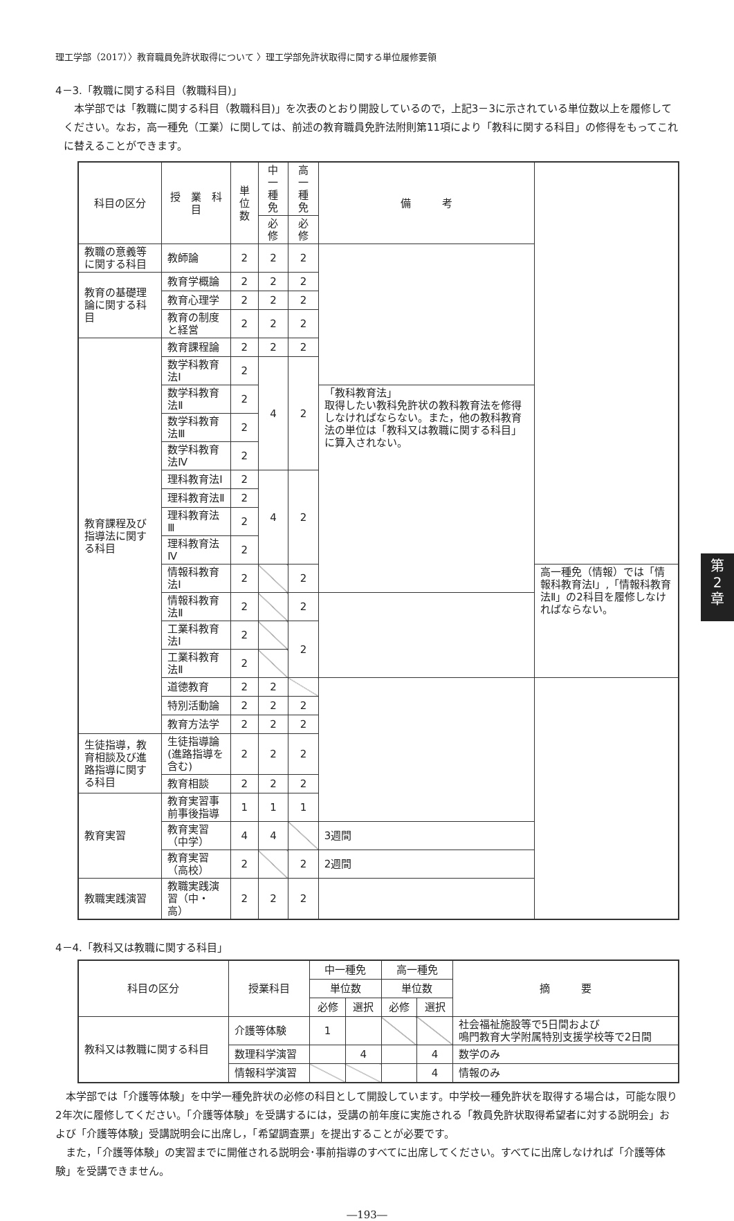第
2
章
理工学部（2017）〉教育職員免許状取得について 〉理工学部免許状取得に関する単位履修要領
4－3.「教職に関する科目（教職科目)」
　本学部では「教職に関する科目（教職科目)」を次表のとおり開設しているので，上記3－3に示されている単位数以上を履修してください。なお，高一種免（工業）に関しては、前述の教育職員免許法附則第11項により「教科に関する科目」の修得をもってこれに替えることができます。
| 科目の区分 | 授 業 科 目 | 単位数 | 中一種免 | 高一種免 | 備 考 | |
| --- | --- | --- | --- | --- | --- | --- |
| | | | 必修 | 必修 | | |
| 教職の意義等に関する科目 | 教師論 | 2 | 2 | 2 | | |
| 教育の基礎理論に関する科目 | 教育学概論 | 2 | 2 | 2 | | |
| | 教育心理学 | 2 | 2 | 2 | | |
| | 教育の制度と経営 | 2 | 2 | 2 | | |
| 教育課程及び指導法に関する科目 | 教育課程論 | 2 | 2 | 2 | | |
| | 数学科教育法Ⅰ | 2 | 4 | 2 | | |
| | 数学科教育法Ⅱ | 2 | | | 「教科教育法」 取得したい教科免許状の教科教育法を修得しなければならない。また，他の教科教育法の単位は「教科又は教職に関する科目」に算入されない。 | |
| | 数学科教育法Ⅲ | 2 | | | | |
| | 数学科教育法Ⅳ | 2 | | | | |
| | 理科教育法Ⅰ | 2 | 4 | 2 | | |
| | 理科教育法Ⅱ | 2 | | | | |
| | 理科教育法Ⅲ | 2 | | | | |
| | 理科教育法Ⅳ | 2 | | | | |
| | 情報科教育法Ⅰ | 2 | | 2 | | 高一種免（情報）では「情報科教育法Ⅰ」,「情報科教育法Ⅱ」の2科目を履修しなければならない。 |
| | 情報科教育法Ⅱ | 2 | | 2 | | |
| | 工業科教育法Ⅰ | 2 | | 2 | | |
| | 工業科教育法Ⅱ | 2 | | | | |
| | 道徳教育 | 2 | 2 | | | |
| | 特別活動論 | 2 | 2 | 2 | | |
| | 教育方法学 | 2 | 2 | 2 | | |
| 生徒指導，教育相談及び進路指導に関する科目 | 生徒指導論(進路指導を含む) | 2 | 2 | 2 | | |
| | 教育相談 | 2 | 2 | 2 | | |
| 教育実習 | 教育実習事前事後指導 | 1 | 1 | 1 | | |
| | 教育実習（中学） | 4 | 4 | | 3週間 | |
| | 教育実習（高校） | 2 | | 2 | 2週間 | |
| 教職実践演習 | 教職実践演習（中・高） | 2 | 2 | 2 | | |
4－4.「教科又は教職に関する科目」
| 科目の区分 | 授業科目 | 中一種免 | | 高一種免 | | 摘 要 |
| --- | --- | --- | --- | --- | --- | --- |
| | | 単位数 | | 単位数 | | |
| | | 必修 | 選択 | 必修 | 選択 | |
| 教科又は教職に関する科目 | 介護等体験 | 1 | | | | 社会福祉施設等で5日間および 鳴門教育大学附属特別支援学校等で2日間 |
| | 数理科学演習 | | 4 | | 4 | 数学のみ |
| | 情報科学演習 | | | | 4 | 情報のみ |
　本学部では「介護等体験」を中学一種免許状の必修の科目として開設しています。中学校一種免許状を取得する場合は，可能な限り2年次に履修してください。「介護等体験」を受講するには，受講の前年度に実施される「教員免許状取得希望者に対する説明会」および「介護等体験」受講説明会に出席し，「希望調査票」を提出することが必要です。
　また，「介護等体験」の実習までに開催される説明会･事前指導のすべてに出席してください。すべてに出席しなければ「介護等体験」を受講できません。
―193―